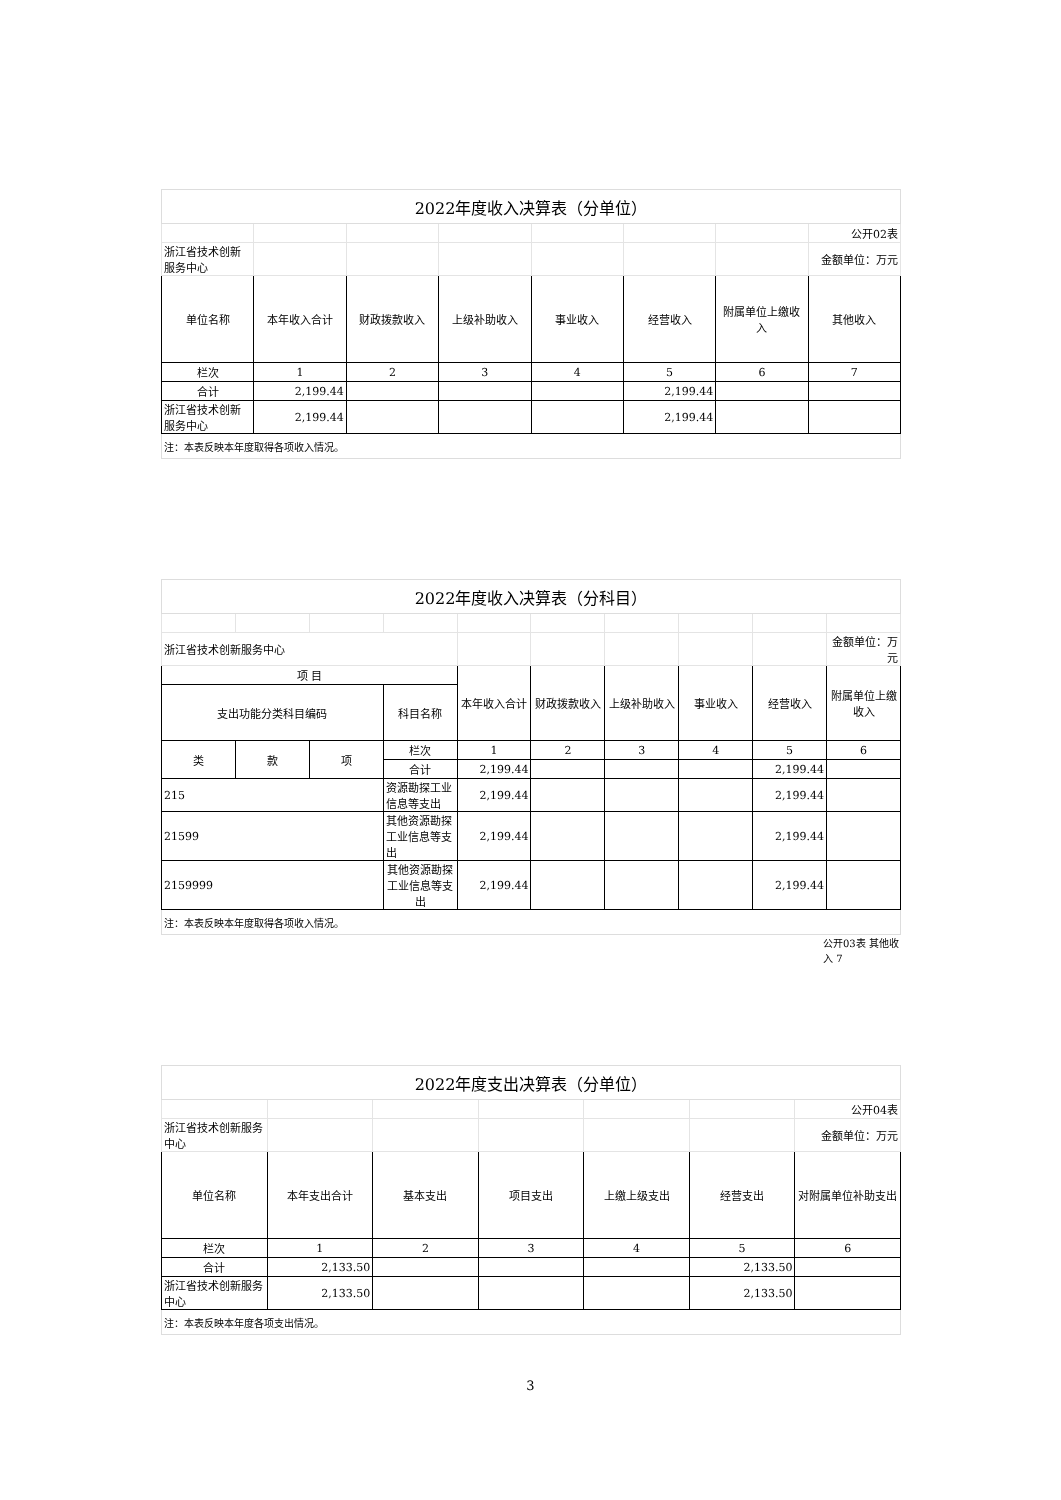| 2022年度收入决算表（分单位） | | | | | | | |
| | | | | | | | 公开02表 |
| 浙江省技术创新服务中心 | | | | | | | 金额单位：万元 |
| 单位名称 | 本年收入合计 | 财政拨款收入 | 上级补助收入 | 事业收入 | 经营收入 | 附属单位上缴收入 | 其他收入 |
| 栏次 | 1 | 2 | 3 | 4 | 5 | 6 | 7 |
| 合计 | 2,199.44 | | | | 2,199.44 | | |
| 浙江省技术创新服务中心 | 2,199.44 | | | | 2,199.44 | | |
| 注：本表反映本年度取得各项收入情况。 | | | | | | | |
| 2022年度收入决算表（分科目） | | | | | | | | | |
| 浙江省技术创新服务中心 | | | | | | | | | 金额单位：万元 |
| 项 目 | | | | 本年收入合计 | 财政拨款收入 | 上级补助收入 | 事业收入 | 经营收入 | 附属单位上缴收入 |
| 支出功能分类科目编码 | | | 科目名称 | | | | | | |
| 类 | 款 | 项 | 栏次 | 1 | 2 | 3 | 4 | 5 | 6 |
| | | | 合计 | 2,199.44 | | | | 2,199.44 | |
| 215 | | | 资源勘探工业信息等支出 | 2,199.44 | | | | 2,199.44 | |
| 21599 | | | 其他资源勘探工业信息等支出 | 2,199.44 | | | | 2,199.44 | |
| 2159999 | | | 其他资源勘探工业信息等支出 | 2,199.44 | | | | 2,199.44 | |
| 注：本表反映本年度取得各项收入情况。 | | | | | | | | | |
公开03表 其他收入 7
| 2022年度支出决算表（分单位） | | | | | | |
| | | | | | | 公开04表 |
| 浙江省技术创新服务中心 | | | | | | 金额单位：万元 |
| 单位名称 | 本年支出合计 | 基本支出 | 项目支出 | 上缴上级支出 | 经营支出 | 对附属单位补助支出 |
| 栏次 | 1 | 2 | 3 | 4 | 5 | 6 |
| 合计 | 2,133.50 | | | | 2,133.50 | |
| 浙江省技术创新服务中心 | 2,133.50 | | | | 2,133.50 | |
| 注：本表反映本年度各项支出情况。 | | | | | | |
3